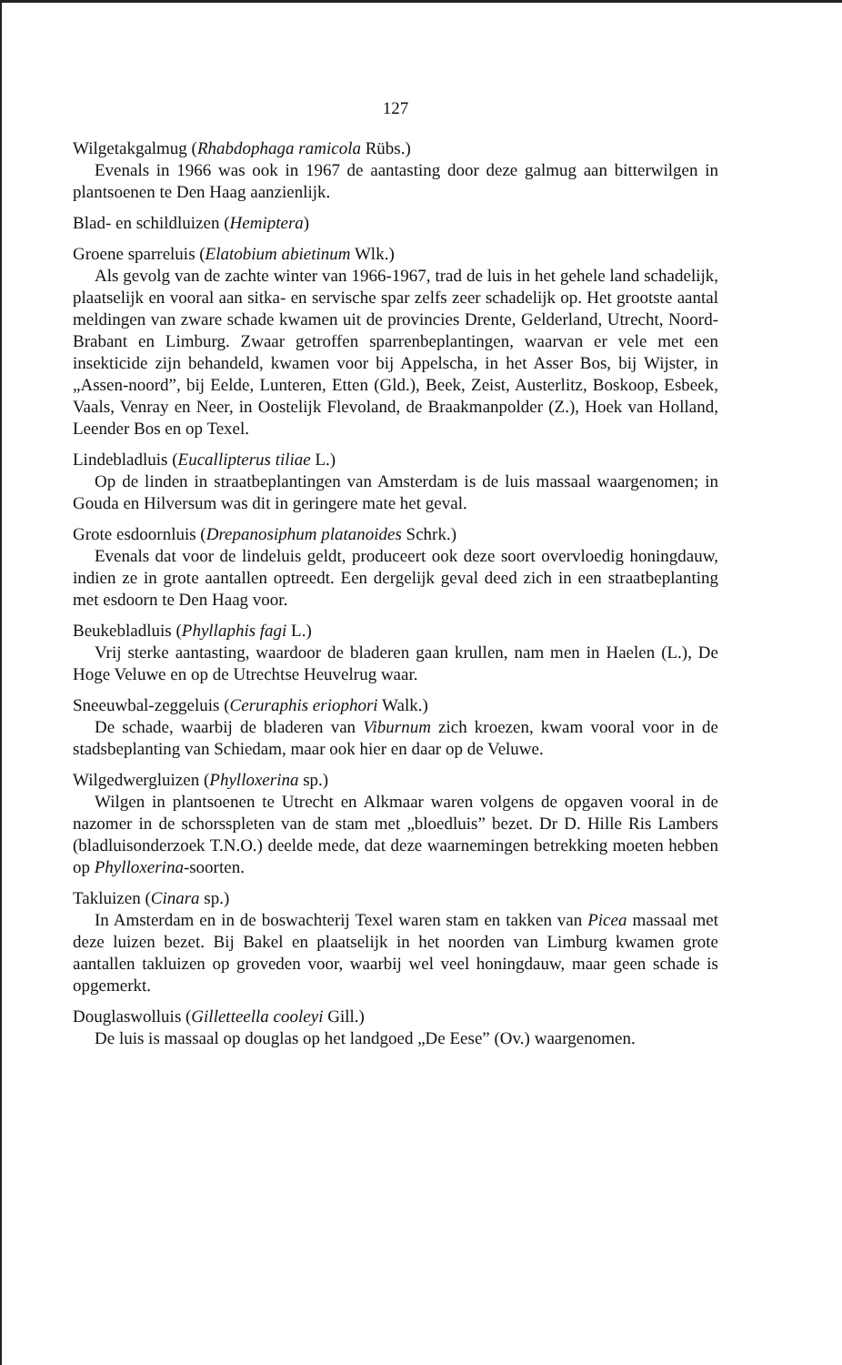127
Wilgetakgalmug (Rhabdophaga ramicola Rübs.)
Evenals in 1966 was ook in 1967 de aantasting door deze galmug aan bitterwilgen in plantsoenen te Den Haag aanzienlijk.
Blad- en schildluizen (Hemiptera)
Groene sparreluis (Elatobium abietinum Wlk.)
Als gevolg van de zachte winter van 1966-1967, trad de luis in het gehele land schadelijk, plaatselijk en vooral aan sitka- en servische spar zelfs zeer schadelijk op. Het grootste aantal meldingen van zware schade kwamen uit de provincies Drente, Gelderland, Utrecht, Noord-Brabant en Limburg. Zwaar getroffen sparrenbeplantingen, waarvan er vele met een insekticide zijn behandeld, kwamen voor bij Appelscha, in het Asser Bos, bij Wijster, in „Assen-noord”, bij Eelde, Lunteren, Etten (Gld.), Beek, Zeist, Austerlitz, Boskoop, Esbeek, Vaals, Venray en Neer, in Oostelijk Flevoland, de Braakmanpolder (Z.), Hoek van Holland, Leender Bos en op Texel.
Lindebladluis (Eucallipterus tiliae L.)
Op de linden in straatbeplantingen van Amsterdam is de luis massaal waargenomen; in Gouda en Hilversum was dit in geringere mate het geval.
Grote esdoornluis (Drepanosiphum platanoides Schrk.)
Evenals dat voor de lindeluis geldt, produceert ook deze soort overvloedig honingdauw, indien ze in grote aantallen optreedt. Een dergelijk geval deed zich in een straatbeplanting met esdoorn te Den Haag voor.
Beukebladluis (Phyllaphis fagi L.)
Vrij sterke aantasting, waardoor de bladeren gaan krullen, nam men in Haelen (L.), De Hoge Veluwe en op de Utrechtse Heuvelrug waar.
Sneeuwbal-zeggeluis (Ceruraphis eriophori Walk.)
De schade, waarbij de bladeren van Viburnum zich kroezen, kwam vooral voor in de stadsbeplanting van Schiedam, maar ook hier en daar op de Veluwe.
Wilgedwergluizen (Phylloxerina sp.)
Wilgen in plantsoenen te Utrecht en Alkmaar waren volgens de opgaven vooral in de nazomer in de schorsspleten van de stam met „bloedluis” bezet. Dr D. Hille Ris Lambers (bladluisonderzoek T.N.O.) deelde mede, dat deze waarnemingen betrekking moeten hebben op Phylloxerina-soorten.
Takluizen (Cinara sp.)
In Amsterdam en in de boswachterij Texel waren stam en takken van Picea massaal met deze luizen bezet. Bij Bakel en plaatselijk in het noorden van Limburg kwamen grote aantallen takluizen op groveden voor, waarbij wel veel honingdauw, maar geen schade is opgemerkt.
Douglaswolluis (Gilletteella cooleyi Gill.)
De luis is massaal op douglas op het landgoed „De Eese” (Ov.) waargenomen.